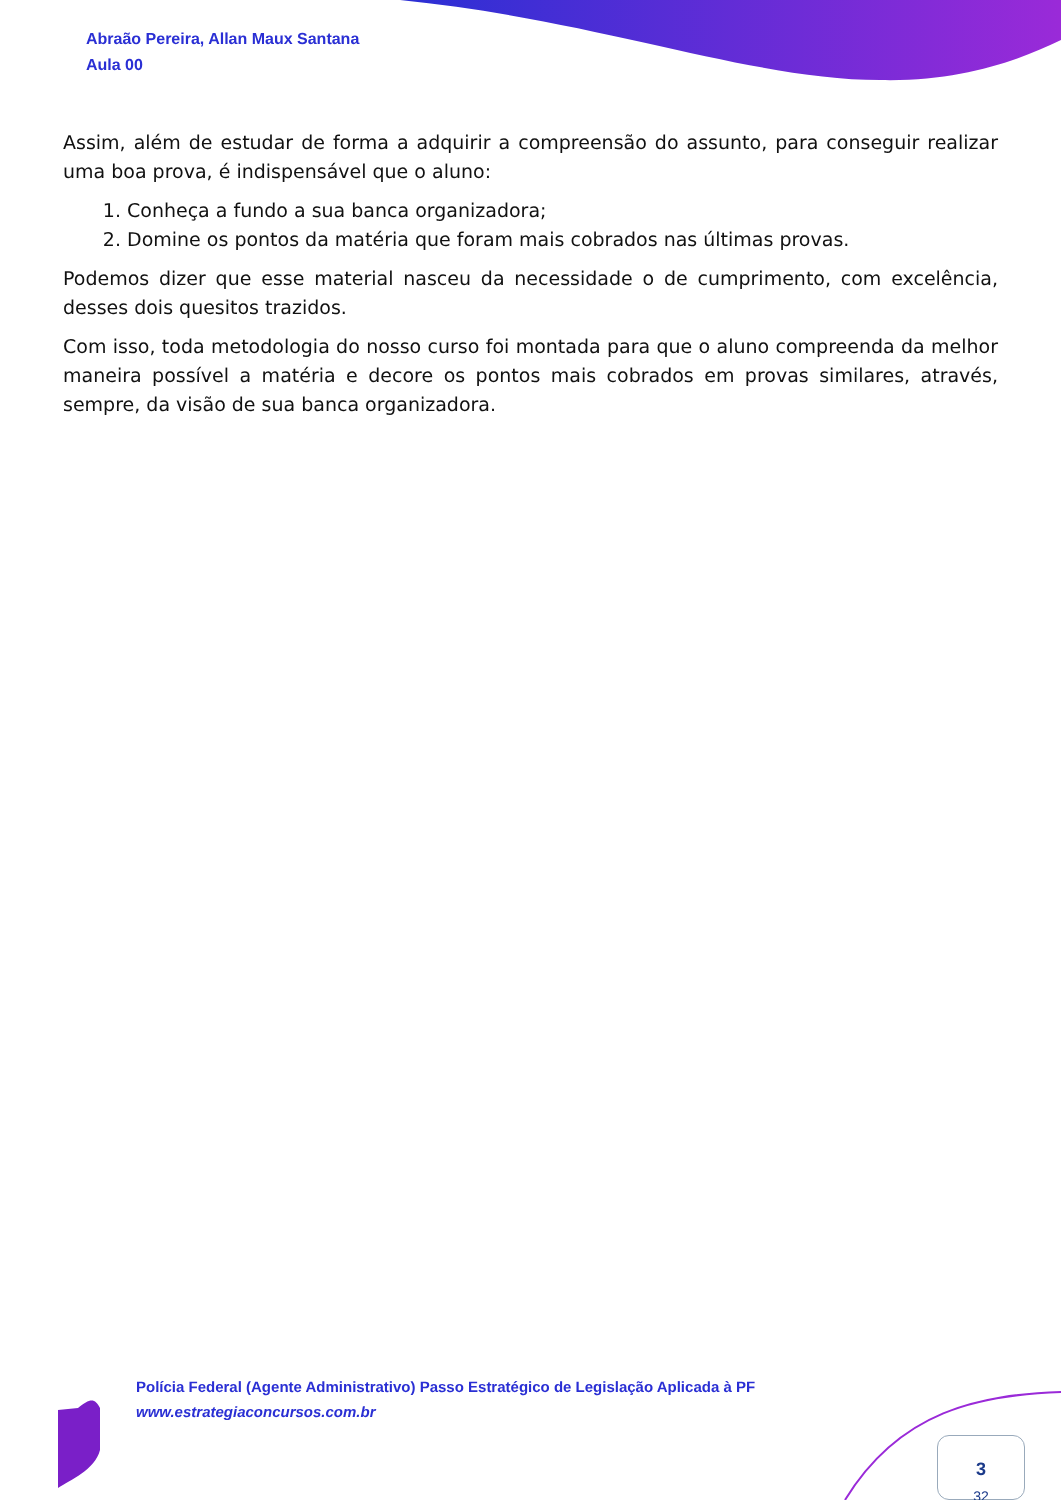Abraão Pereira, Allan Maux Santana
Aula 00
Assim, além de estudar de forma a adquirir a compreensão do assunto, para conseguir realizar uma boa prova, é indispensável que o aluno:
1. Conheça a fundo a sua banca organizadora;
2. Domine os pontos da matéria que foram mais cobrados nas últimas provas.
Podemos dizer que esse material nasceu da necessidade o de cumprimento, com excelência, desses dois quesitos trazidos.
Com isso, toda metodologia do nosso curso foi montada para que o aluno compreenda da melhor maneira possível a matéria e decore os pontos mais cobrados em provas similares, através, sempre, da visão de sua banca organizadora.
Polícia Federal (Agente Administrativo) Passo Estratégico de Legislação Aplicada à PF
www.estrategiaconcursos.com.br
3
32